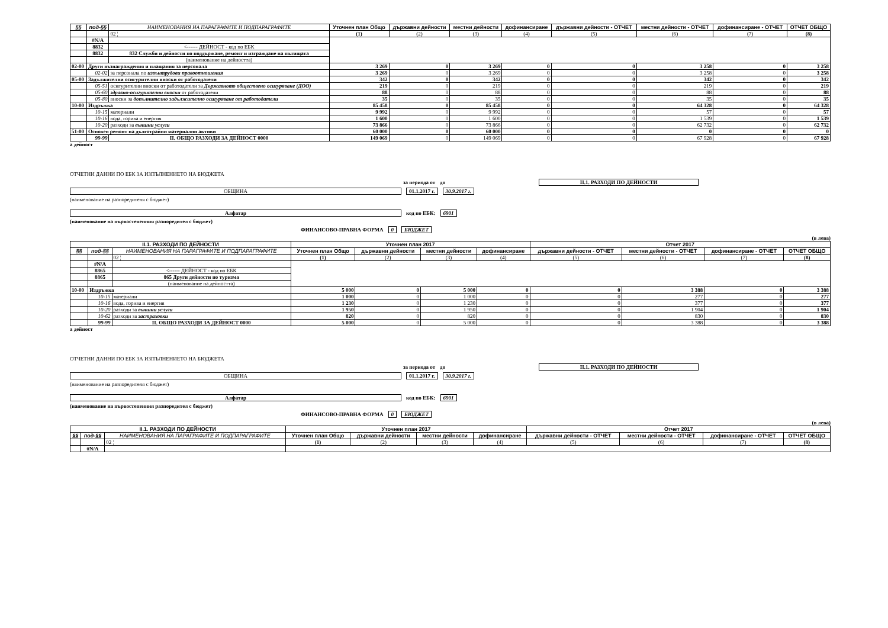| §§ | под-§§ | НАИМЕНОВАНИЯ НА ПАРАГРАФИТЕ И ПОДПАРАГРАФИТЕ | Уточнен план Общо | държавни дейности | местни дейности | дофинансиране | държавни дейности - ОТЧЕТ | местни дейности - ОТЧЕТ | дофинансиране - ОТЧЕТ | ОТЧЕТ ОБЩО |
| --- | --- | --- | --- | --- | --- | --- | --- | --- | --- | --- |
| | | 02 ¦ | (1) | (2) | (3) | (4) | (5) | (6) | (7) | (8) |
| | #N/A | | | | | | | | | |
| | 8832 | <------ ДЕЙНОСТ - код по ЕБК | | | | | | | | |
| | 8832 | 832 Служби и дейности по поддържане, ремонт и изграждане на пътищата | | | | | | | | |
| | | (наименование на дейността) | | | | | | | | |
| 02-00 | Други възнаграждения и плащания за персонала | | 3 269 | 0 | 3 269 | 0 | 0 | 3 258 | 0 | 3 258 |
| | 02-02 | за персонала по извънтрудови правоотношения | 3 269 | 0 | 3 269 | 0 | 0 | 3 258 | 0 | 3 258 |
| 05-00 | Задължителни осигурителни вноски от работодатели | | 342 | 0 | 342 | 0 | 0 | 342 | 0 | 342 |
| | 05-51 | осигурителни вноски от работодатели за Държавното обществено осигуряване (ДОО) | 219 | 0 | 219 | 0 | 0 | 219 | 0 | 219 |
| | 05-60 | здравно-осигурителни вноски от работодатели | 88 | 0 | 88 | 0 | 0 | 88 | 0 | 88 |
| | 05-80 | вноски за допълнително задължително осигуряване от работодатели | 35 | 0 | 35 | 0 | 0 | 35 | 0 | 35 |
| 10-00 | Издръжка | | 85 458 | 0 | 85 458 | 0 | 0 | 64 328 | 0 | 64 328 |
| | 10-15 | материали | 9 992 | 0 | 9 992 | 0 | 0 | 57 | 0 | 57 |
| | 10-16 | вода, горива и енергия | 1 600 | 0 | 1 600 | 0 | 0 | 1 539 | 0 | 1 539 |
| | 10-20 | разходи за външни услуги | 73 866 | 0 | 73 866 | 0 | 0 | 62 732 | 0 | 62 732 |
| 51-00 | Основен ремонт на дълготрайни материални активи | | 60 000 | 0 | 60 000 | 0 | 0 | 0 | 0 | 0 |
| | 99-99 | II. ОБЩО РАЗХОДИ ЗА ДЕЙНОСТ 0000 | 149 069 | 0 | 149 069 | 0 | 0 | 67 928 | 0 | 67 928 |
а дейност
ОТЧЕТНИ ДАННИ ПО ЕБК ЗА ИЗПЪЛНЕНИЕТО НА БЮДЖЕТА
за периода от до II.1. РАЗХОДИ ПО ДЕЙНОСТИ
ОБЩИНА 01.1.2017 г. 30.9.2017 г.
(наименование на разпоредителя с бюджет)
Алфатар код по ЕБК: 6901
(наименование на първостепенния разпоредител с бюджет)
ФИНАНСОВО-ПРАВНА ФОРМА 0 БЮДЖЕТ
(в лева)
| II.1. РАЗХОДИ ПО ДЕЙНОСТИ | | | Уточнен план 2017 | | | | Отчет 2017 | | | |
| --- | --- | --- | --- | --- | --- | --- | --- | --- | --- | --- |
| §§ | под-§§ | НАИМЕНОВАНИЯ НА ПАРАГРАФИТЕ И ПОДПАРАГРАФИТЕ | Уточнен план Общо | държавни дейности | местни дейности | дофинансиране | държавни дейности - ОТЧЕТ | местни дейности - ОТЧЕТ | дофинансиране - ОТЧЕТ | ОТЧЕТ ОБЩО |
| | | 02 ¦ | (1) | (2) | (3) | (4) | (5) | (6) | (7) | (8) |
| | #N/A | | | | | | | | | |
| | 8865 | <------ ДЕЙНОСТ - код по ЕБК | | | | | | | | |
| | 8865 | 865 Други дейности по туризма | | | | | | | | |
| | | (наименование на дейността) | | | | | | | | |
| 10-00 | Издръжка | | 5 000 | 0 | 5 000 | 0 | 0 | 3 388 | 0 | 3 388 |
| | 10-15 | материали | 1 000 | 0 | 1 000 | 0 | 0 | 277 | 0 | 277 |
| | 10-16 | вода, горива и енергия | 1 230 | 0 | 1 230 | 0 | 0 | 377 | 0 | 377 |
| | 10-20 | разходи за външни услуги | 1 950 | 0 | 1 950 | 0 | 0 | 1 904 | 0 | 1 904 |
| | 10-62 | разходи за застраховки | 820 | 0 | 820 | 0 | 0 | 830 | 0 | 830 |
| | 99-99 | II. ОБЩО РАЗХОДИ ЗА ДЕЙНОСТ 0000 | 5 000 | 0 | 5 000 | 0 | 0 | 3 388 | 0 | 3 388 |
а дейност
ОТЧЕТНИ ДАННИ ПО ЕБК ЗА ИЗПЪЛНЕНИЕТО НА БЮДЖЕТА
за периода от до II.1. РАЗХОДИ ПО ДЕЙНОСТИ
ОБЩИНА 01.1.2017 г. 30.9.2017 г.
(наименование на разпоредителя с бюджет)
Алфатар код по ЕБК: 6901
(наименование на първостепенния разпоредител с бюджет)
ФИНАНСОВО-ПРАВНА ФОРМА 0 БЮДЖЕТ
(в лева)
| II.1. РАЗХОДИ ПО ДЕЙНОСТИ | | | Уточнен план 2017 | | | | Отчет 2017 | | | |
| --- | --- | --- | --- | --- | --- | --- | --- | --- | --- | --- |
| §§ | под-§§ | НАИМЕНОВАНИЯ НА ПАРАГРАФИТЕ И ПОДПАРАГРАФИТЕ | Уточнен план Общо | държавни дейности | местни дейности | дофинансиране | държавни дейности - ОТЧЕТ | местни дейности - ОТЧЕТ | дофинансиране - ОТЧЕТ | ОТЧЕТ ОБЩО |
| | | 02 ¦ | (1) | (2) | (3) | (4) | (5) | (6) | (7) | (8) |
| | #N/A | | | | | | | | | |